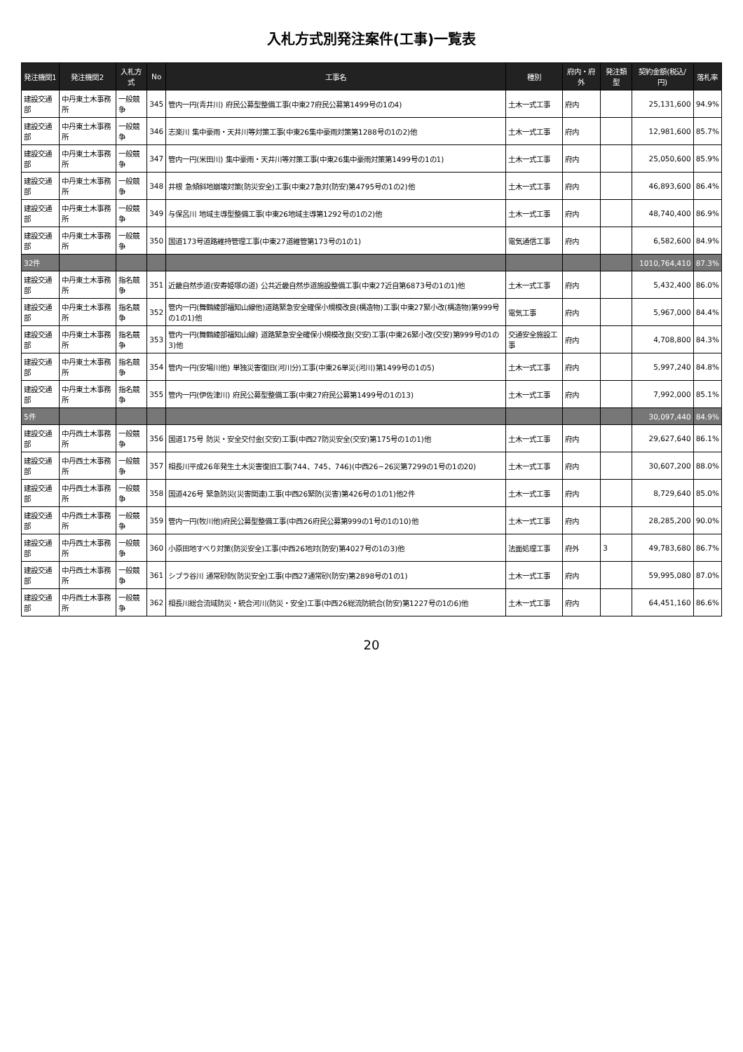入札方式別発注案件(工事)一覧表
| 発注機関1 | 発注機関2 | 入札方式 | No | 工事名 | 種別 | 府内・府外 | 発注類型 | 契約金額(税込/円) | 落札率 |
| --- | --- | --- | --- | --- | --- | --- | --- | --- | --- |
| 建設交通部 | 中丹東土木事務所 | 一般競争 | 345 | 管内一円(青井川) 府民公募型整備工事(中東27府民公募第1499号の1の4) | 土木一式工事 | 府内 | | 25,131,600 | 94.9% |
| 建設交通部 | 中丹東土木事務所 | 一般競争 | 346 | 志楽川 集中豪雨・天井川等対策工事(中東26集中豪雨対策第1288号の1の2)他 | 土木一式工事 | 府内 | | 12,981,600 | 85.7% |
| 建設交通部 | 中丹東土木事務所 | 一般競争 | 347 | 管内一円(米田川) 集中豪雨・天井川等対策工事(中東26集中豪雨対策第1499号の1の1) | 土木一式工事 | 府内 | | 25,050,600 | 85.9% |
| 建設交通部 | 中丹東土木事務所 | 一般競争 | 348 | 井根 急傾斜地崩壊対策(防災安全)工事(中東27急対(防安)第4795号の1の2)他 | 土木一式工事 | 府内 | | 46,893,600 | 86.4% |
| 建設交通部 | 中丹東土木事務所 | 一般競争 | 349 | 与保呂川 地域主導型整備工事(中東26地域主導第1292号の1の2)他 | 土木一式工事 | 府内 | | 48,740,400 | 86.9% |
| 建設交通部 | 中丹東土木事務所 | 一般競争 | 350 | 国道173号道路維持管理工事(中東27道維管第173号の1の1) | 電気通信工事 | 府内 | | 6,582,600 | 84.9% |
| 32件 | | | | | | | | 1010,764,410 | 87.3% |
| 建設交通部 | 中丹東土木事務所 | 指名競争 | 351 | 近畿自然歩道(安寿姫塚の道) 公共近畿自然歩道施設整備工事(中東27近自第6873号の1の1)他 | 土木一式工事 | 府内 | | 5,432,400 | 86.0% |
| 建設交通部 | 中丹東土木事務所 | 指名競争 | 352 | 管内一円(舞鶴綾部福知山線他)道路緊急安全確保小規模改良(構造物)工事(中東27緊小改(構造物)第999号の1の1)他 | 電気工事 | 府内 | | 5,967,000 | 84.4% |
| 建設交通部 | 中丹東土木事務所 | 指名競争 | 353 | 管内一円(舞鶴綾部福知山線) 道路緊急安全確保小規模改良(交安)工事(中東26緊小改(交安)第999号の1の3)他 | 交通安全施設工事 | 府内 | | 4,708,800 | 84.3% |
| 建設交通部 | 中丹東土木事務所 | 指名競争 | 354 | 管内一円(安場川他) 単独災害復旧(河川分)工事(中東26単災(河川)第1499号の1の5) | 土木一式工事 | 府内 | | 5,997,240 | 84.8% |
| 建設交通部 | 中丹東土木事務所 | 指名競争 | 355 | 管内一円(伊佐津川) 府民公募型整備工事(中東27府民公募第1499号の1の13) | 土木一式工事 | 府内 | | 7,992,000 | 85.1% |
| 5件 | | | | | | | | 30,097,440 | 84.9% |
| 建設交通部 | 中丹西土木事務所 | 一般競争 | 356 | 国道175号 防災・安全交付金(交安)工事(中西27防災安全(交安)第175号の1の1)他 | 土木一式工事 | 府内 | | 29,627,640 | 86.1% |
| 建設交通部 | 中丹西土木事務所 | 一般競争 | 357 | 相長川平成26年発生土木災害復旧工事(744、745、746)(中西26−26災第7299の1号の1の20) | 土木一式工事 | 府内 | | 30,607,200 | 88.0% |
| 建設交通部 | 中丹西土木事務所 | 一般競争 | 358 | 国道426号 緊急防災(災害関連)工事(中西26緊防(災害)第426号の1の1)他2件 | 土木一式工事 | 府内 | | 8,729,640 | 85.0% |
| 建設交通部 | 中丹西土木事務所 | 一般競争 | 359 | 管内一円(牧川他)府民公募型整備工事(中西26府民公募第999の1号の1の10)他 | 土木一式工事 | 府内 | | 28,285,200 | 90.0% |
| 建設交通部 | 中丹西土木事務所 | 一般競争 | 360 | 小原田地すべり対策(防災安全)工事(中西26地対(防安)第4027号の1の3)他 | 法面処理工事 | 府外 | 3 | 49,783,680 | 86.7% |
| 建設交通部 | 中丹西土木事務所 | 一般競争 | 361 | シブラ谷川 通常砂防(防災安全)工事(中西27通常砂(防安)第2898号の1の1) | 土木一式工事 | 府内 | | 59,995,080 | 87.0% |
| 建設交通部 | 中丹西土木事務所 | 一般競争 | 362 | 相長川総合流域防災・統合河川(防災・安全)工事(中西26総流防統合(防安)第1227号の1の6)他 | 土木一式工事 | 府内 | | 64,451,160 | 86.6% |
20